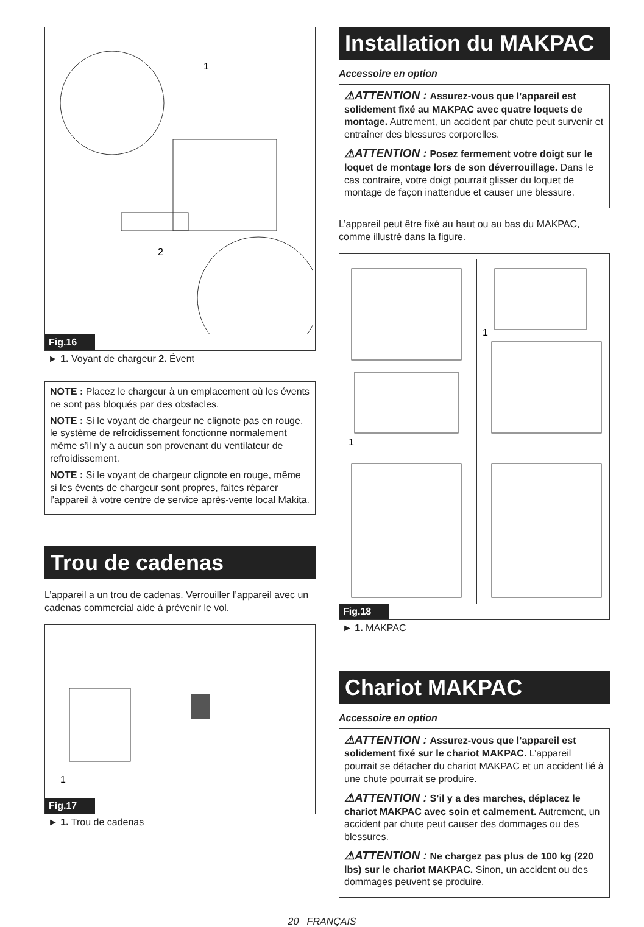1
2
Fig.16
► 1. Voyant de chargeur 2. Évent
NOTE : Placez le chargeur à un emplacement où les évents ne sont pas bloqués par des obstacles.
NOTE : Si le voyant de chargeur ne clignote pas en rouge, le système de refroidissement fonctionne normalement même s’il n’y a aucun son provenant du ventilateur de refroidissement.
NOTE : Si le voyant de chargeur clignote en rouge, même si les évents de chargeur sont propres, faites réparer l’appareil à votre centre de service après-vente local Makita.
Trou de cadenas
L’appareil a un trou de cadenas. Verrouiller l’appareil avec un cadenas commercial aide à prévenir le vol.
1
Fig.17
► 1. Trou de cadenas
Installation du MAKPAC
Accessoire en option
⚠ATTENTION : Assurez-vous que l’appareil est solidement fixé au MAKPAC avec quatre loquets de montage. Autrement, un accident par chute peut survenir et entraîner des blessures corporelles.
⚠ATTENTION : Posez fermement votre doigt sur le loquet de montage lors de son déverrouillage. Dans le cas contraire, votre doigt pourrait glisser du loquet de montage de façon inattendue et causer une blessure.
L’appareil peut être fixé au haut ou au bas du MAKPAC, comme illustré dans la figure.
1
1
Fig.18
► 1. MAKPAC
Chariot MAKPAC
Accessoire en option
⚠ATTENTION : Assurez-vous que l’appareil est solidement fixé sur le chariot MAKPAC. L’appareil pourrait se détacher du chariot MAKPAC et un accident lié à une chute pourrait se produire.
⚠ATTENTION : S’il y a des marches, déplacez le chariot MAKPAC avec soin et calmement. Autrement, un accident par chute peut causer des dommages ou des blessures.
⚠ATTENTION : Ne chargez pas plus de 100 kg (220 lbs) sur le chariot MAKPAC. Sinon, un accident ou des dommages peuvent se produire.
20 FRANÇAIS